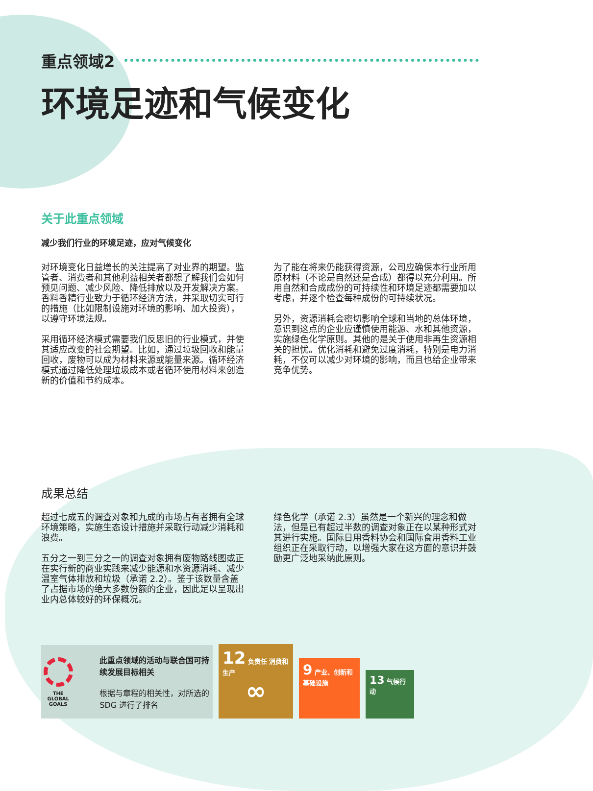重点领域2
环境足迹和气候变化
关于此重点领域
减少我们行业的环境足迹，应对气候变化
对环境变化日益增长的关注提高了对业界的期望。监管者、消费者和其他利益相关者都想了解我们会如何预见问题、减少风险、降低排放以及开发解决方案。香料香精行业致力于循环经济方法，并采取切实可行的措施（比如限制设施对环境的影响、加大投资），以遵守环境法规。
采用循环经济模式需要我们反思旧的行业模式，并使其适应改变的社会期望。比如，通过垃圾回收和能量回收，废物可以成为材料来源或能量来源。循环经济模式通过降低处理垃圾成本或者循环使用材料来创造新的价值和节约成本。
为了能在将来仍能获得资源，公司应确保本行业所用原材料（不论是自然还是合成）都得以充分利用。所用自然和合成成份的可持续性和环境足迹都需要加以考虑，并逐个检查每种成份的可持续状况。
另外，资源消耗会密切影响全球和当地的总体环境，意识到这点的企业应谨慎使用能源、水和其他资源，实施绿色化学原则。其他的是关于使用非再生资源相关的担忧。优化消耗和避免过度消耗，特别是电力消耗，不仅可以减少对环境的影响，而且也给企业带来竞争优势。
成果总结
超过七成五的调查对象和九成的市场占有者拥有全球环境策略，实施生态设计措施并采取行动减少消耗和浪费。
五分之一到三分之一的调查对象拥有废物路线图或正在实行新的商业实践来减少能源和水资源消耗、减少温室气体排放和垃圾（承诺 2.2）。鉴于该数量含盖了占据市场的绝大多数份额的企业，因此足以呈现出业内总体较好的环保概况。
绿色化学（承诺 2.3）虽然是一个新兴的理念和做法，但是已有超过半数的调查对象正在以某种形式对其进行实施。国际日用香料协会和国际食用香料工业组织正在采取行动，以增强大家在这方面的意识并鼓励更广泛地采纳此原则。
THE GLOBAL GOALS
此重点领域的活动与联合国可持续发展目标相关
根据与章程的相关性，对所选的 SDG 进行了排名
12 负责任 消费和生产
∞
9 产业、创新和基础设施
13 气候行动